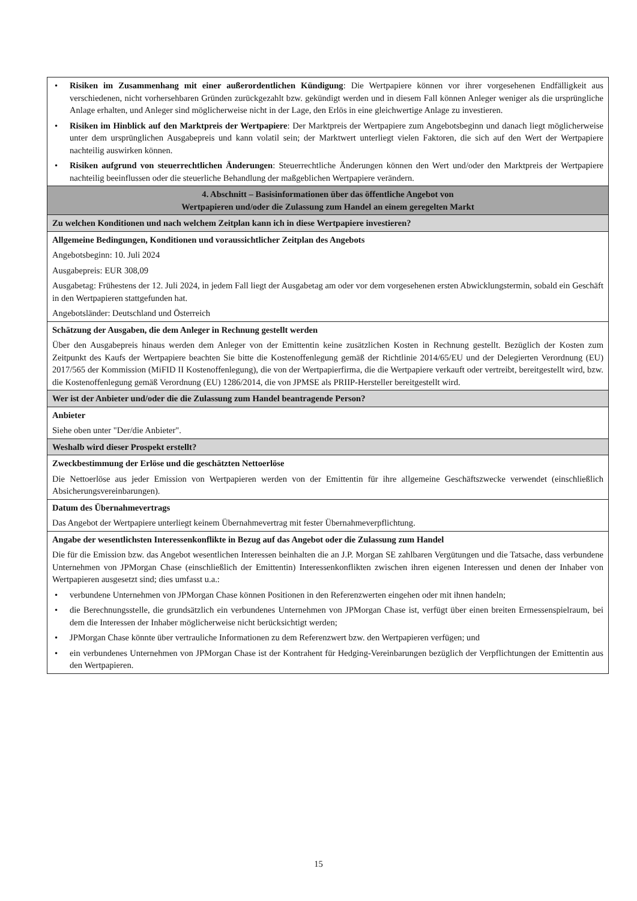| • Risiken im Zusammenhang mit einer außerordentlichen Kündigung : Die Wertpapiere können vor ihrer vorgesehenen Endfälligkeit aus verschiedenen, nicht vorhersehbaren Gründen zurückgezahlt bzw. gekündigt werden und in diesem Fall können Anleger weniger als die ursprüngliche Anlage erhalten, und Anleger sind möglicherweise nicht in der Lage, den Erlös in eine gleichwertige Anlage zu investieren. • Risiken im Hinblick auf den Marktpreis der Wertpapiere : Der Marktpreis der Wertpapiere zum Angebotsbeginn und danach liegt möglicherweise unter dem ursprünglichen Ausgabepreis und kann volatil sein; der Marktwert unterliegt vielen Faktoren, die sich auf den Wert der Wertpapiere nachteilig auswirken können. • Risiken aufgrund von steuerrechtlichen Änderungen : Steuerrechtliche Änderungen können den Wert und/oder den Marktpreis der Wertpapiere nachteilig beeinflussen oder die steuerliche Behandlung der maßgeblichen Wertpapiere verändern. |
| 4. Abschnitt – Basisinformationen über das öffentliche Angebot von Wertpapieren und/oder die Zulassung zum Handel an einem geregelten Markt |
| Zu welchen Konditionen und nach welchem Zeitplan kann ich in diese Wertpapiere investieren? |
| Allgemeine Bedingungen, Konditionen und voraussichtlicher Zeitplan des Angebots Angebotsbeginn: 10. Juli 2024 Ausgabepreis: EUR 308,09 Ausgabetag: Frühestens der 12. Juli 2024, in jedem Fall liegt der Ausgabetag am oder vor dem vorgesehenen ersten Abwicklungstermin, sobald ein Geschäft in den Wertpapieren stattgefunden hat. Angebotsländer: Deutschland und Österreich |
| Schätzung der Ausgaben, die dem Anleger in Rechnung gestellt werden Über den Ausgabepreis hinaus werden dem Anleger von der Emittentin keine zusätzlichen Kosten in Rechnung gestellt. Bezüglich der Kosten zum Zeitpunkt des Kaufs der Wertpapiere beachten Sie bitte die Kostenoffenlegung gemäß der Richtlinie 2014/65/EU und der Delegierten Verordnung (EU) 2017/565 der Kommission (MiFID II Kostenoffenlegung), die von der Wertpapierfirma, die die Wertpapiere verkauft oder vertreibt, bereitgestellt wird, bzw. die Kostenoffenlegung gemäß Verordnung (EU) 1286/2014, die von JPMSE als PRIIP-Hersteller bereitgestellt wird. |
| Wer ist der Anbieter und/oder die die Zulassung zum Handel beantragende Person? |
| Anbieter Siehe oben unter "Der/die Anbieter". |
| Weshalb wird dieser Prospekt erstellt? |
| Zweckbestimmung der Erlöse und die geschätzten Nettoerlöse Die Nettoerlöse aus jeder Emission von Wertpapieren werden von der Emittentin für ihre allgemeine Geschäftszwecke verwendet (einschließlich Absicherungsvereinbarungen). |
| Datum des Übernahmevertrags Das Angebot der Wertpapiere unterliegt keinem Übernahmevertrag mit fester Übernahmeverpflichtung. |
| Angabe der wesentlichsten Interessenkonflikte in Bezug auf das Angebot oder die Zulassung zum Handel Die für die Emission bzw. das Angebot wesentlichen Interessen beinhalten die an J.P. Morgan SE zahlbaren Vergütungen und die Tatsache, dass verbundene Unternehmen von JPMorgan Chase (einschließlich der Emittentin) Interessenkonflikten zwischen ihren eigenen Interessen und denen der Inhaber von Wertpapieren ausgesetzt sind; dies umfasst u.a.: • verbundene Unternehmen von JPMorgan Chase können Positionen in den Referenzwerten eingehen oder mit ihnen handeln; • die Berechnungsstelle, die grundsätzlich ein verbundenes Unternehmen von JPMorgan Chase ist, verfügt über einen breiten Ermessenspielraum, bei dem die Interessen der Inhaber möglicherweise nicht berücksichtigt werden; • JPMorgan Chase könnte über vertrauliche Informationen zu dem Referenzwert bzw. den Wertpapieren verfügen; und • ein verbundenes Unternehmen von JPMorgan Chase ist der Kontrahent für Hedging-Vereinbarungen bezüglich der Verpflichtungen der Emittentin aus den Wertpapieren. |
15